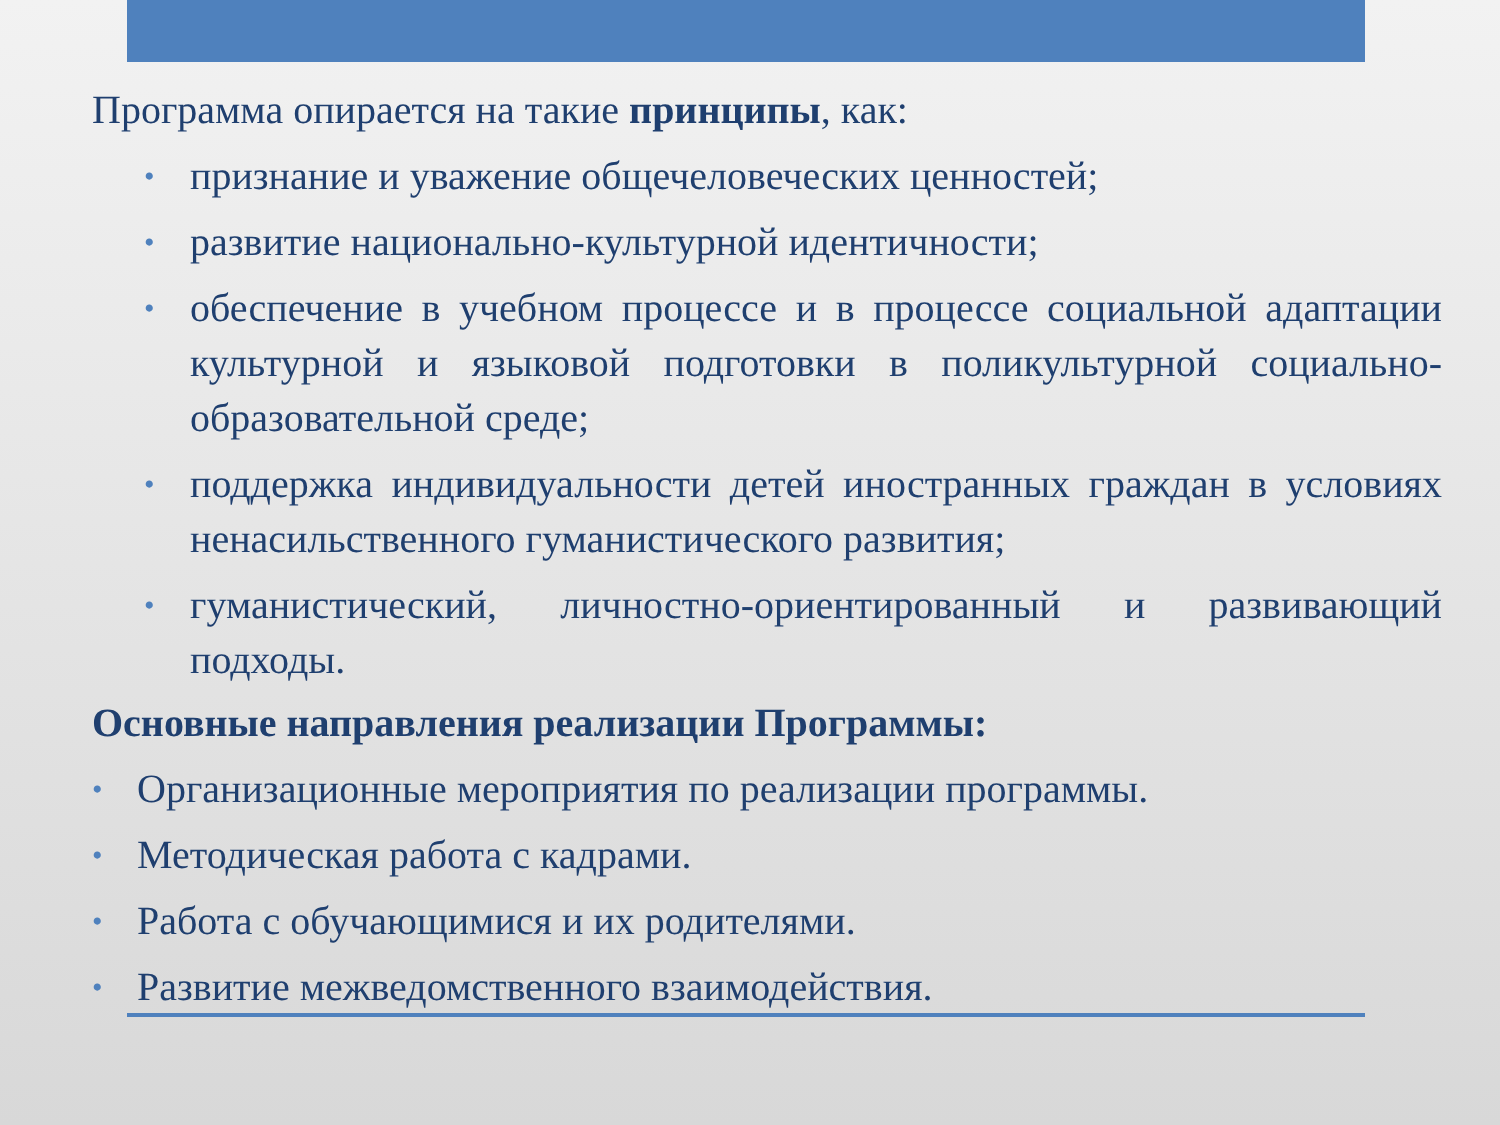Программа опирается на такие принципы, как:
• признание и уважение общечеловеческих ценностей;
• развитие национально-культурной идентичности;
• обеспечение в учебном процессе и в процессе социальной адаптации культурной и языковой подготовки в поликультурной социально-образовательной среде;
• поддержка индивидуальности детей иностранных граждан в условиях ненасильственного гуманистического развития;
• гуманистический, личностно-ориентированный и развивающий подходы.
Основные направления реализации Программы:
• Организационные мероприятия по реализации программы.
• Методическая работа с кадрами.
• Работа с обучающимися и их родителями.
• Развитие межведомственного взаимодействия.